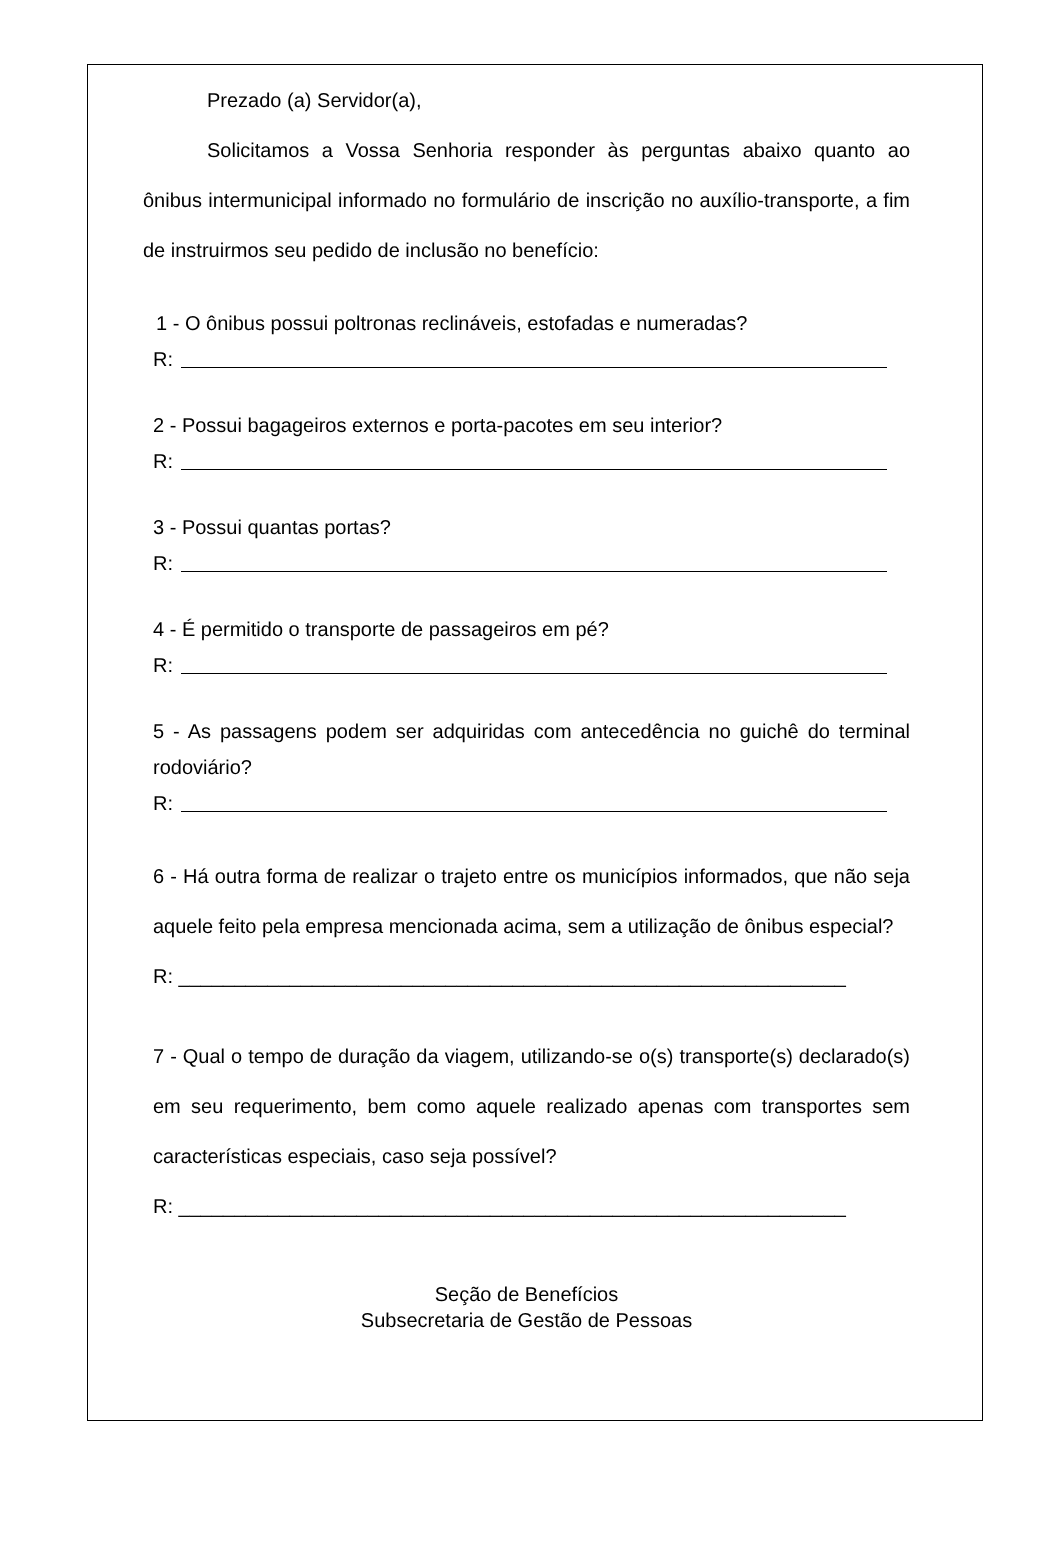Prezado (a) Servidor(a),
Solicitamos a Vossa Senhoria responder às perguntas abaixo quanto ao ônibus intermunicipal informado no formulário de inscrição no auxílio-transporte, a fim de instruirmos seu pedido de inclusão no benefício:
1 - O ônibus possui poltronas reclináveis, estofadas e numeradas?
R:
2 - Possui bagageiros externos e porta-pacotes em seu interior?
R:
3 - Possui quantas portas?
R:
4 - É permitido o transporte de passageiros em pé?
R:
5 - As passagens podem ser adquiridas com antecedência no guichê do terminal rodoviário?
R:
6 - Há outra forma de realizar o trajeto entre os municípios informados, que não seja aquele feito pela empresa mencionada acima, sem a utilização de ônibus especial?
R: ____________________________________________________________
7 - Qual o tempo de duração da viagem, utilizando-se o(s) transporte(s) declarado(s) em seu requerimento, bem como aquele realizado apenas com transportes sem características especiais, caso seja possível?
R: ____________________________________________________________
Seção de Benefícios
Subsecretaria de Gestão de Pessoas